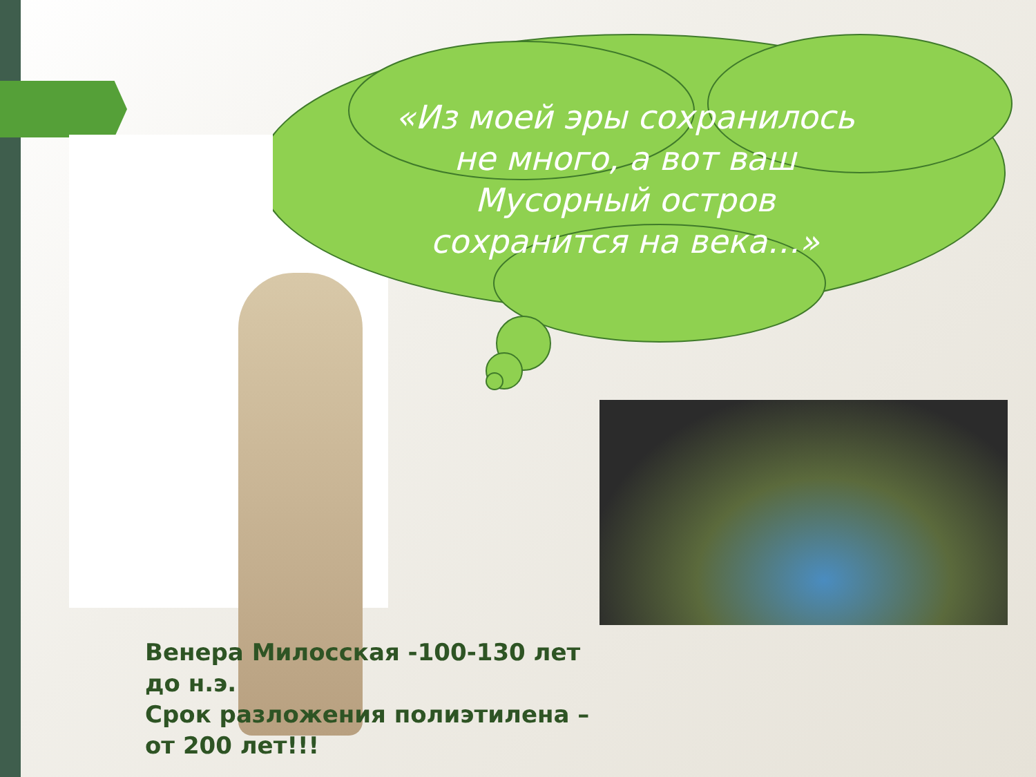«Из моей эры сохранилось не много, а вот ваш Мусорный остров сохранится на века…»
Венера Милосская -100-130 лет до н.э.
Срок разложения полиэтилена – от 200 лет!!!